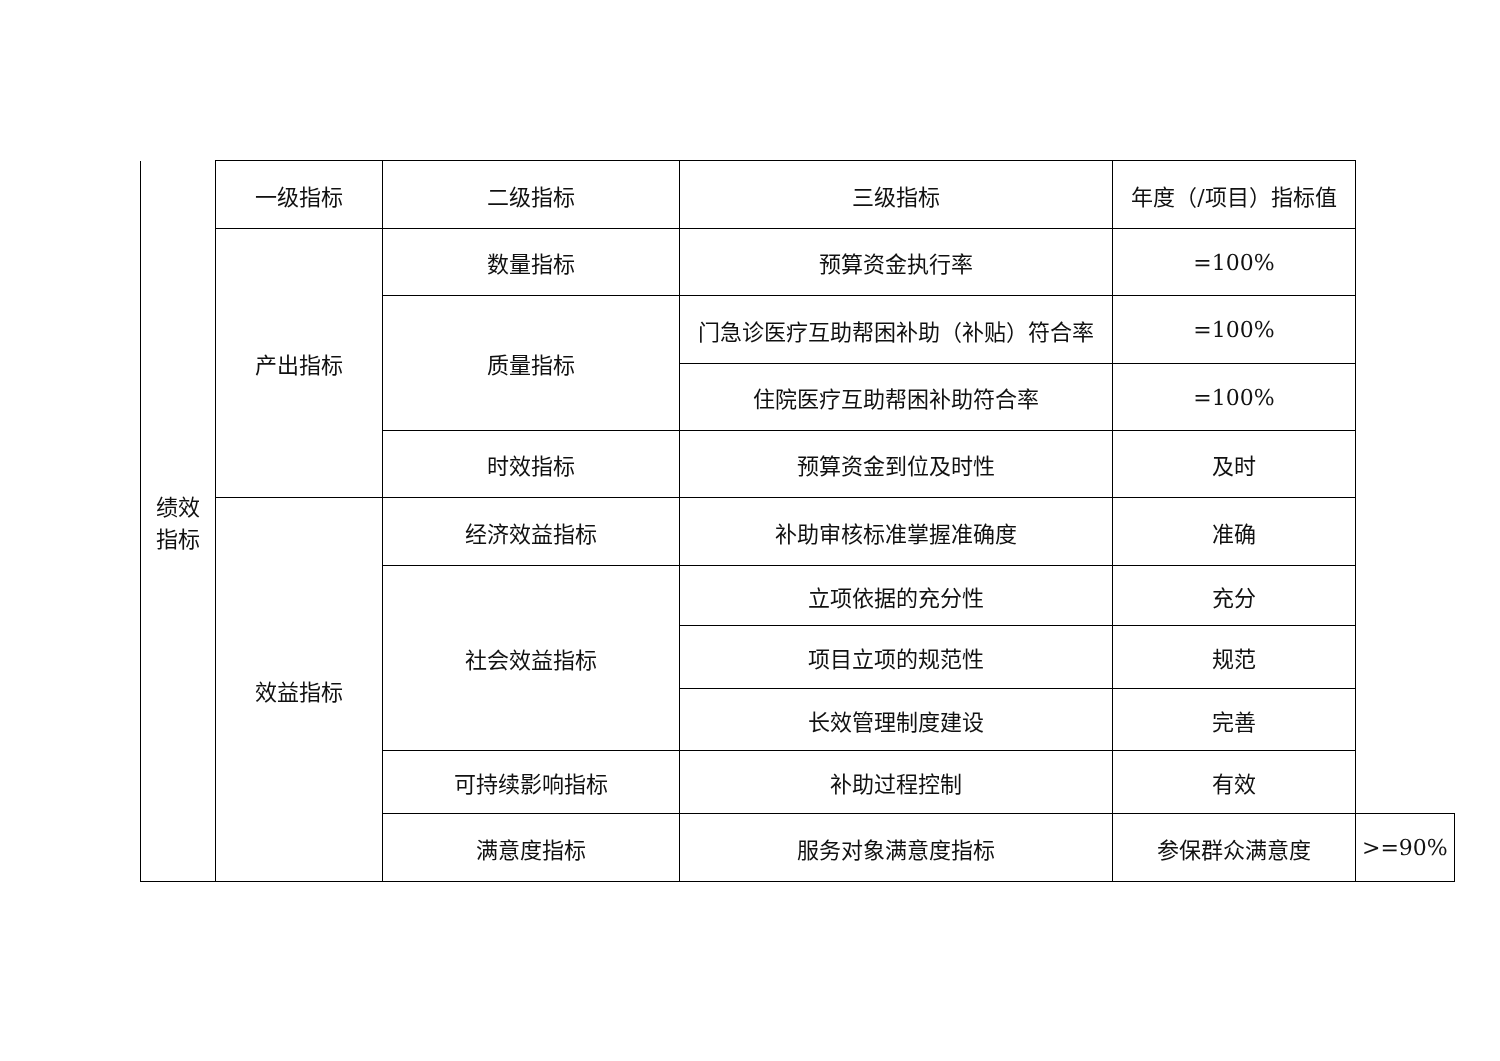| 绩效 指标 | 一级指标 | 二级指标 | 三级指标 | 年度（/项目）指标值 | |
| | 产出指标 | 数量指标 | 预算资金执行率 | =100% | |
| | | 质量指标 | 门急诊医疗互助帮困补助（补贴）符合率 | =100% | |
| | | | 住院医疗互助帮困补助符合率 | =100% | |
| | | 时效指标 | 预算资金到位及时性 | 及时 | |
| | 效益指标 | 经济效益指标 | 补助审核标准掌握准确度 | 准确 | |
| | | 社会效益指标 | 立项依据的充分性 | 充分 | |
| | | | 项目立项的规范性 | 规范 | |
| | | | 长效管理制度建设 | 完善 | |
| | | 可持续影响指标 | 补助过程控制 | 有效 | |
| | | 满意度指标 | 服务对象满意度指标 | 参保群众满意度 | >=90% |